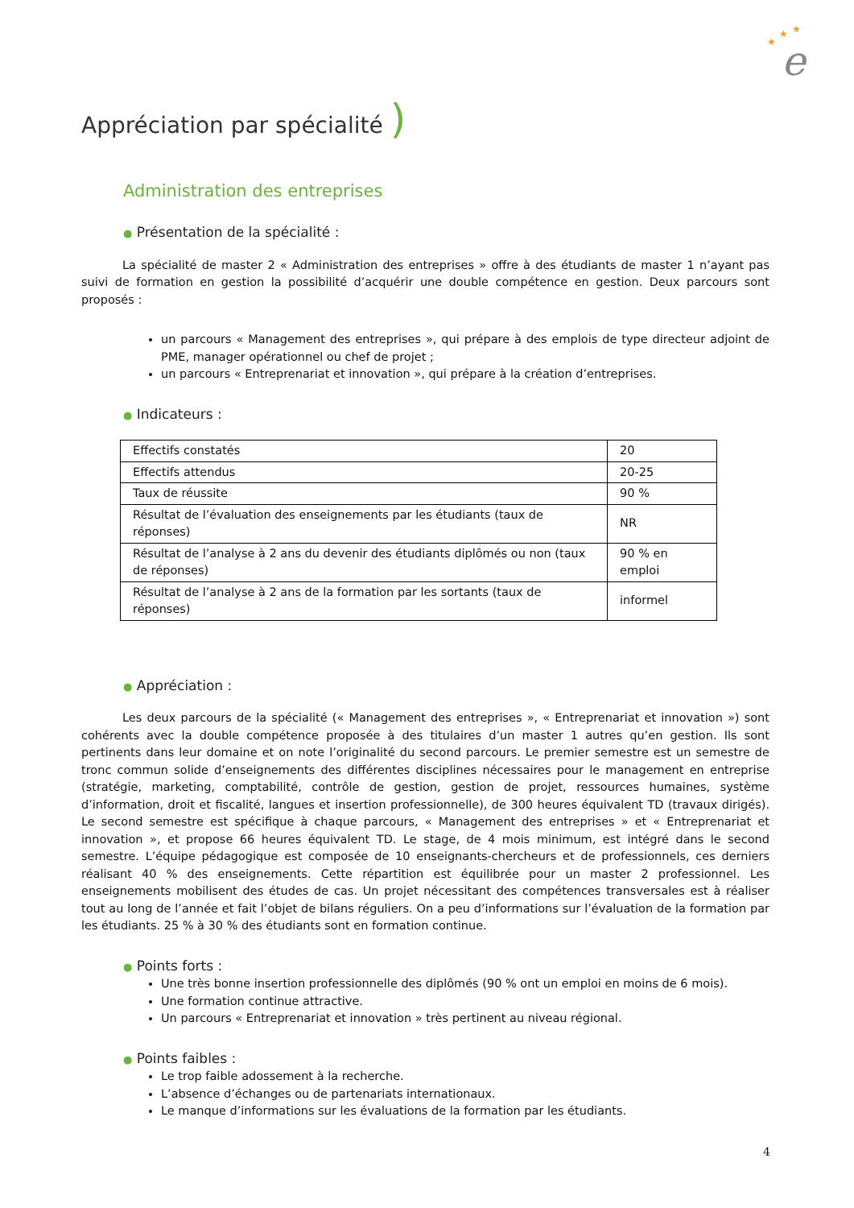e
★
★
★
Appréciation par spécialité )
Administration des entreprises
● Présentation de la spécialité :
La spécialité de master 2 « Administration des entreprises » offre à des étudiants de master 1 n’ayant pas suivi de formation en gestion la possibilité d’acquérir une double compétence en gestion. Deux parcours sont proposés :
un parcours « Management des entreprises », qui prépare à des emplois de type directeur adjoint de PME, manager opérationnel ou chef de projet ;
un parcours « Entreprenariat et innovation », qui prépare à la création d’entreprises.
● Indicateurs :
| Effectifs constatés | 20 |
| Effectifs attendus | 20-25 |
| Taux de réussite | 90 % |
| Résultat de l’évaluation des enseignements par les étudiants (taux de réponses) | NR |
| Résultat de l’analyse à 2 ans du devenir des étudiants diplômés ou non (taux de réponses) | 90 % en emploi |
| Résultat de l’analyse à 2 ans de la formation par les sortants (taux de réponses) | informel |
● Appréciation :
Les deux parcours de la spécialité (« Management des entreprises », « Entreprenariat et innovation ») sont cohérents avec la double compétence proposée à des titulaires d’un master 1 autres qu’en gestion. Ils sont pertinents dans leur domaine et on note l’originalité du second parcours. Le premier semestre est un semestre de tronc commun solide d’enseignements des différentes disciplines nécessaires pour le management en entreprise (stratégie, marketing, comptabilité, contrôle de gestion, gestion de projet, ressources humaines, système d’information, droit et fiscalité, langues et insertion professionnelle), de 300 heures équivalent TD (travaux dirigés). Le second semestre est spécifique à chaque parcours, « Management des entreprises » et « Entreprenariat et innovation », et propose 66 heures équivalent TD. Le stage, de 4 mois minimum, est intégré dans le second semestre. L’équipe pédagogique est composée de 10 enseignants-chercheurs et de professionnels, ces derniers réalisant 40 % des enseignements. Cette répartition est équilibrée pour un master 2 professionnel. Les enseignements mobilisent des études de cas. Un projet nécessitant des compétences transversales est à réaliser tout au long de l’année et fait l’objet de bilans réguliers. On a peu d’informations sur l’évaluation de la formation par les étudiants. 25 % à 30 % des étudiants sont en formation continue.
● Points forts :
Une très bonne insertion professionnelle des diplômés (90 % ont un emploi en moins de 6 mois).
Une formation continue attractive.
Un parcours « Entreprenariat et innovation » très pertinent au niveau régional.
● Points faibles :
Le trop faible adossement à la recherche.
L’absence d’échanges ou de partenariats internationaux.
Le manque d’informations sur les évaluations de la formation par les étudiants.
4